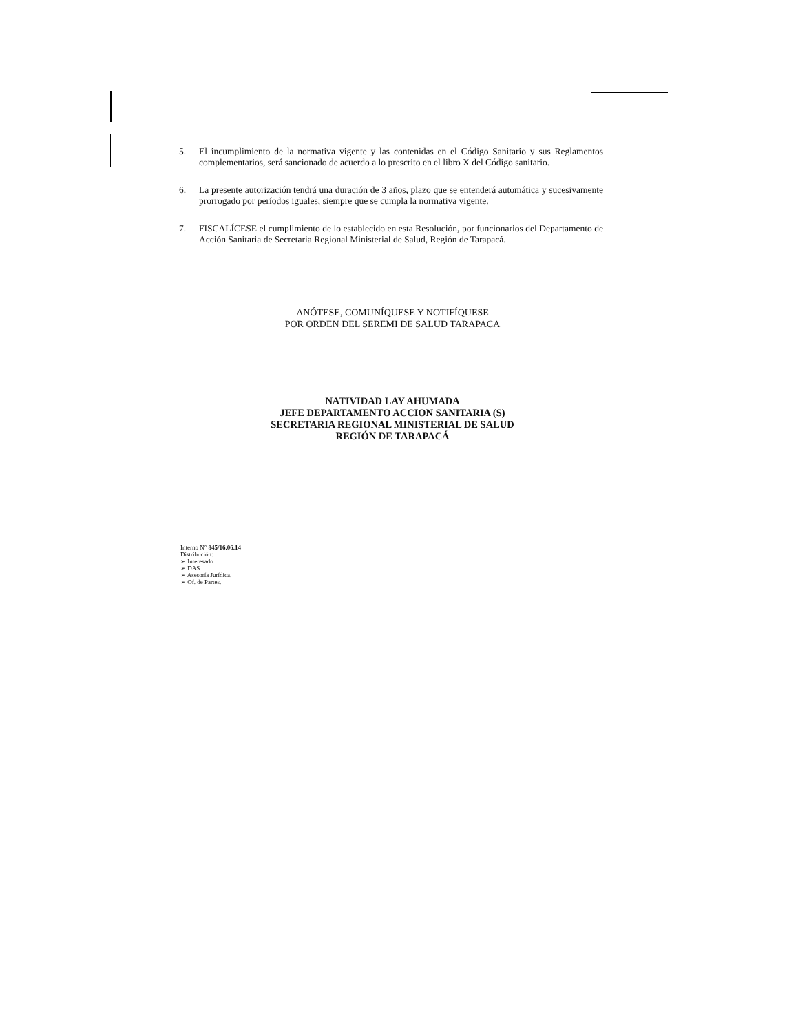5. El incumplimiento de la normativa vigente y las contenidas en el Código Sanitario y sus Reglamentos complementarios, será sancionado de acuerdo a lo prescrito en el libro X del Código sanitario.
6. La presente autorización tendrá una duración de 3 años, plazo que se entenderá automática y sucesivamente prorrogado por períodos iguales, siempre que se cumpla la normativa vigente.
7. FISCALÍCESE el cumplimiento de lo establecido en esta Resolución, por funcionarios del Departamento de Acción Sanitaria de Secretaria Regional Ministerial de Salud, Región de Tarapacá.
ANÓTESE, COMUNÍQUESE Y NOTIFÍQUESE
POR ORDEN DEL SEREMI DE SALUD TARAPACA
NATIVIDAD LAY AHUMADA
JEFE DEPARTAMENTO ACCION SANITARIA (S)
SECRETARIA REGIONAL MINISTERIAL DE SALUD
REGIÓN DE TARAPACÁ
Interno N° 845/16.06.14
Distribución:
➢ Interesado
➢ DAS
➢ Asesoría Jurídica.
➢ Of. de Partes.